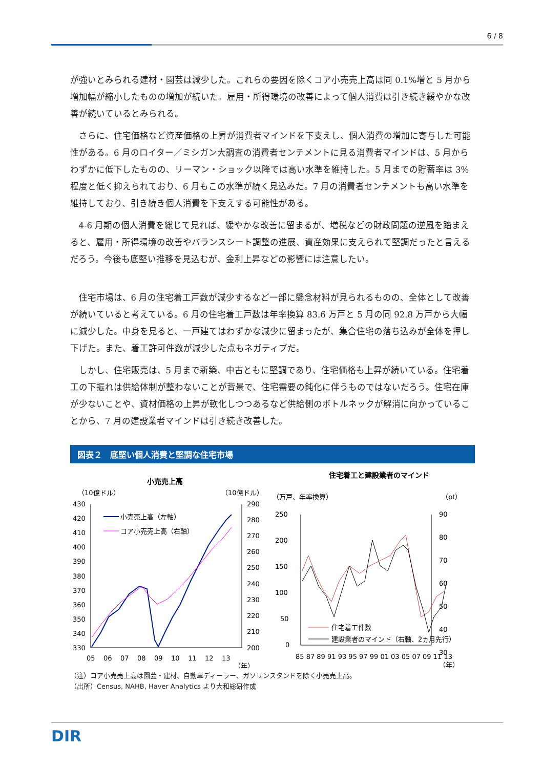6 / 8
が強いとみられる建材・園芸は減少した。これらの要因を除くコア小売売上高は同 0.1%増と 5 月から増加幅が縮小したものの増加が続いた。雇用・所得環境の改善によって個人消費は引き続き緩やかな改善が続いているとみられる。
さらに、住宅価格など資産価格の上昇が消費者マインドを下支えし、個人消費の増加に寄与した可能性がある。6 月のロイター／ミシガン大調査の消費者センチメントに見る消費者マインドは、5 月からわずかに低下したものの、リーマン・ショック以降では高い水準を維持した。5 月までの貯蓄率は 3%程度と低く抑えられており、6 月もこの水準が続く見込みだ。7 月の消費者センチメントも高い水準を維持しており、引き続き個人消費を下支えする可能性がある。
4-6 月期の個人消費を総じて見れば、緩やかな改善に留まるが、増税などの財政問題の逆風を踏まえると、雇用・所得環境の改善やバランスシート調整の進展、資産効果に支えられて堅調だったと言えるだろう。今後も底堅い推移を見込むが、金利上昇などの影響には注意したい。
住宅市場は、6 月の住宅着工戸数が減少するなど一部に懸念材料が見られるものの、全体として改善が続いていると考えている。6 月の住宅着工戸数は年率換算 83.6 万戸と 5 月の同 92.8 万戸から大幅に減少した。中身を見ると、一戸建てはわずかな減少に留まったが、集合住宅の落ち込みが全体を押し下げた。また、着工許可件数が減少した点もネガティブだ。
しかし、住宅販売は、5 月まで新築、中古ともに堅調であり、住宅価格も上昇が続いている。住宅着工の下振れは供給体制が整わないことが背景で、住宅需要の鈍化に伴うものではないだろう。住宅在庫が少ないことや、資材価格の上昇が軟化しつつあるなど供給側のボトルネックが解消に向かっていることから、7 月の建設業者マインドは引き続き改善した。
図表２　底堅い個人消費と堅調な住宅市場
小売売上高
（10億ドル）
（10億ドル）
430
420
410
400
390
380
370
360
350
340
330
290
280
270
260
250
240
230
220
210
200
05
06
07
08
09
10
11
12
13
（年）
小売売上高（左軸）
コア小売売上高（右軸）
住宅着工と建設業者のマインド
（万戸、年率換算）
（pt）
250
200
150
100
50
0
90
80
70
60
50
40
30
85 87 89 91 93 95 97 99 01 03 05 07 09 11 13
（年）
住宅着工件数
建設業者のマインド（右軸、2ヵ月先行）
（注）コア小売売上高は園芸・建材、自動車ディーラー、ガソリンスタンドを除く小売売上高。
（出所）Census, NAHB, Haver Analytics より大和総研作成
DIR